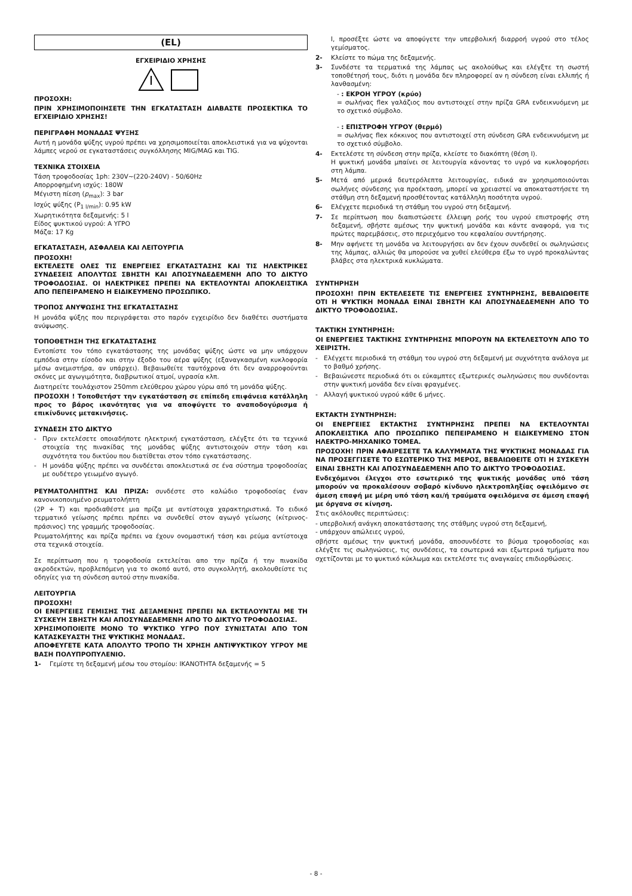(EL)
ΕΓΧΕΙΡΙΔΙΟ ΧΡΗΣΗΣ
ΠΡΟΣΟΧΗ:
ΠΡΙΝ ΧΡΗΣΙΜΟΠΟΙΗΣΕΤΕ ΤΗΝ ΕΓΚΑΤΑΣΤΑΣΗ ΔΙΑΒΑΣΤΕ ΠΡΟΣΕΚΤΙΚΑ ΤΟ ΕΓΧΕΙΡΙΔΙΟ ΧΡΗΣΗΣ!
ΠΕΡΙΓΡΑΦΗ ΜΟΝΑΔΑΣ ΨΥΞΗΣ
Αυτή η μονάδα ψύξης υγρού πρέπει να χρησιμοποιείται αποκλειστικά για να ψύχονται λάμπες νερού σε εγκαταστάσεις συγκόλλησης MIG/MAG και TIG.
ΤΕΧΝΙΚΑ ΣΤΟΙΧΕΙΑ
Τάση τροφοδοσίας 1ph: 230V~(220-240V) - 50/60Hz
Απορροφημένη ισχύς: 180W
Μέγιστη πίεση (p<sub>max</sub>): 3 bar
Ισχύς ψύξης (P<sub>1 l/min</sub>): 0.95 kW
Χωρητικότητα δεξαμενής: 5 l
Είδος ψυκτικού υγρού: Α ΥΓΡΟ
Μάζα: 17 Kg
ΕΓΚΑΤΑΣΤΑΣΗ, ΑΣΦΑΛΕΙΑ ΚΑΙ ΛΕΙΤΟΥΡΓΙΑ
ΠΡΟΣΟΧΗ!
ΕΚΤΕΛΕΣΤΕ ΟΛΕΣ ΤΙΣ ΕΝΕΡΓΕΙΕΣ ΕΓΚΑΤΑΣΤΑΣΗΣ ΚΑΙ ΤΙΣ ΗΛΕΚΤΡΙΚΕΣ ΣΥΝΔΕΣΕΙΣ ΑΠΟΛΥΤΩΣ ΣΒΗΣΤΗ ΚΑΙ ΑΠΟΣΥΝΔΕΔΕΜΕΝΗ ΑΠΟ ΤΟ ΔΙΚΤΥΟ ΤΡΟΦΟΔΟΣΙΑΣ. ΟΙ ΗΛΕΚΤΡΙΚΕΣ ΠΡΕΠΕΙ ΝΑ ΕΚΤΕΛΟΥΝΤΑΙ ΑΠΟΚΛΕΙΣΤΙΚΑ ΑΠΟ ΠΕΠΕΙΡΑΜΕΝΟ Η ΕΙΔΙΚΕΥΜΕΝΟ ΠΡΟΣΩΠΙΚΟ.
ΤΡΟΠΟΣ ΑΝΥΨΩΣΗΣ ΤΗΣ ΕΓΚΑΤΑΣΤΑΣΗΣ
Η μονάδα ψύξης που περιγράφεται στο παρόν εγχειρίδιο δεν διαθέτει συστήματα ανύψωσης.
ΤΟΠΟΘΕΤΗΣΗ ΤΗΣ ΕΓΚΑΤΑΣΤΑΣΗΣ
Εντοπίστε τον τόπο εγκατάστασης της μονάδας ψύξης ώστε να μην υπάρχουν εμπόδια στην είσοδο και στην έξοδο του αέρα ψύξης (εξαναγκασμένη κυκλοφορία μέσω ανεμιστήρα, αν υπάρχει). Βεβαιωθείτε ταυτόχρονα ότι δεν αναρροφούνται σκόνες με αγωγιμότητα, διαβρωτικοί ατμοί, υγρασία κλπ.
Διατηρείτε τουλάχιστον 250mm ελεύθερου χώρου γύρω από τη μονάδα ψύξης.
ΠΡΟΣΟΧΗ ! Τοποθετήστ την εγκατάσταση σε επίπεδη επιφάνεια κατάλληλη προς το βάρος ικανότητας για να αποφύγετε το αναποδογύρισμα ή επικίνδυνες μετακινήσεις.
ΣΥΝΔΕΣΗ ΣΤΟ ΔΙΚΤΥΟ
- Πριν εκτελέσετε οποιαδήποτε ηλεκτρική εγκατάσταση, ελέγξτε ότι τα τεχνικά στοιχεία της πινακίδας της μονάδας ψύξης αντιστοιχούν στην τάση και συχνότητα του δικτύου που διατίθεται στον τόπο εγκατάστασης.
- Η μονάδα ψύξης πρέπει να συνδέεται αποκλειστικά σε ένα σύστημα τροφοδοσίας με ουδέτερο γειωμένο αγωγό.
ΡΕΥΜΑΤΟΛΗΠΤΗΣ ΚΑΙ ΠΡΙΖΑ: συνδέστε στο καλώδιο τροφοδοσίας έναν κανονικοποιημένο ρευματολήπτη
(2P + T) και προδιαθέστε μια πρίζα με αντίστοιχα χαρακτηριστικά. Το ειδικό τερματικό γείωσης πρέπει πρέπει να συνδεθεί στον αγωγό γείωσης (κίτρινος-πράσινος) της γραμμής τροφοδοσίας.
Ρευματολήπτης και πρίζα πρέπει να έχουν ονομαστική τάση και ρεύμα αντίστοιχα στα τεχνικά στοιχεία.
Σε περίπτωση που η τροφοδοσία εκτελείται απο την πρίζα ή την πινακίδα ακροδεκτών, προβλεπόμενη για το σκοπό αυτό, στο συγκολλητή, ακολουθείστε τις οδηγίες για τη σύνδεση αυτού στην πινακίδα.
ΛΕΙΤΟΥΡΓΙΑ
ΠΡΟΣΟΧΗ!
ΟΙ ΕΝΕΡΓΕΙΕΣ ΓΕΜΙΣΗΣ ΤΗΣ ΔΕΞΑΜΕΝΗΣ ΠΡΕΠΕΙ ΝΑ ΕΚΤΕΛΟΥΝΤΑΙ ΜΕ ΤΗ ΣΥΣΚΕΥΗ ΣΒΗΣΤΗ ΚΑΙ ΑΠΟΣΥΝΔΕΔΕΜΕΝΗ ΑΠΟ ΤΟ ΔΙΚΤΥΟ ΤΡΟΦΟΔΟΣΙΑΣ.
ΧΡΗΣΙΜΟΠΟΙΕΙΤΕ ΜΟΝΟ ΤΟ ΨΥΚΤΙΚΟ ΥΓΡΟ ΠΟΥ ΣΥΝΙΣΤΑΤΑΙ ΑΠΟ ΤΟΝ ΚΑΤΑΣΚΕΥΑΣΤΗ ΤΗΣ ΨΥΚΤΙΚΗΣ ΜΟΝΑΔΑΣ.
ΑΠΟΦΕΥΓΕΤΕ ΚΑΤΑ ΑΠΟΛΥΤΟ ΤΡΟΠΟ ΤΗ ΧΡΗΣΗ ΑΝΤΙΨΥΚΤΙΚΟΥ ΥΓΡΟΥ ΜΕ ΒΑΣΗ ΠΟΛΥΠΡΟΠΥΛΕΝΙΟ.
1- Γεμίστε τη δεξαμενή μέσω του στομίου: ΙΚΑΝΟΤΗΤΑ δεξαμενής = 5
l, προσέξτε ώστε να αποφύγετε την υπερβολική διαρροή υγρού στο τέλος γεμίσματος.
2- Κλείστε το πώμα της δεξαμενής.
3- Συνδέστε τα τερματικά της λάμπας ως ακολούθως και ελέγξτε τη σωστή τοποθέτησή τους, διότι η μονάδα δεν πληροφορεί αν η σύνδεση είναι ελλιπής ή λανθασμένη:
- : ΕΚΡΟΗ ΥΓΡΟΥ (κρύο)
= σωλήνας flex γαλάζιος που αντιστοιχεί στην πρίζα GRA ενδεικνυόμενη με το σχετικό σύμβολο.
- : ΕΠΙΣΤΡΟΦΗ ΥΓΡΟΥ (θερμό)
= σωλήνας flex κόκκινος που αντιστοιχεί στη σύνδεση GRA ενδεικνυόμενη με το σχετικό σύμβολο.
4- Εκτελέστε τη σύνδεση στην πρίζα, κλείστε το διακόπτη (θέση I).
Η ψυκτική μονάδα μπαίνει σε λειτουργία κάνοντας το υγρό να κυκλοφορήσει στη λάμπα.
5- Μετά από μερικά δευτερόλεπτα λειτουργίας, ειδικά αν χρησιμοποιούνται σωλήνες σύνδεσης για προέκταση, μπορεί να χρειαστεί να αποκαταστήσετε τη στάθμη στη δεξαμενή προσθέτοντας κατάλληλη ποσότητα υγρού.
6- Ελέγχετε περιοδικά τη στάθμη του υγρού στη δεξαμενή.
7- Σε περίπτωση που διαπιστώσετε έλλειψη ροής του υγρού επιστροφής στη δεξαμενή, σβήστε αμέσως την ψυκτική μονάδα και κάντε αναφορά, για τις πρώτες παρεμβάσεις, στο περιεχόμενο του κεφαλαίου συντήρησης.
8- Μην αφήνετε τη μονάδα να λειτουργήσει αν δεν έχουν συνδεθεί οι σωληνώσεις της λάμπας, αλλιώς θα μπορούσε να χυθεί ελεύθερα έξω το υγρό προκαλώντας βλάβες στα ηλεκτρικά κυκλώματα.
ΣΥΝΤΗΡΗΣΗ
ΠΡΟΣΟΧΗ! ΠΡΙΝ ΕΚΤΕΛΕΣΕΤΕ ΤΙΣ ΕΝΕΡΓΕΙΕΣ ΣΥΝΤΗΡΗΣΗΣ, ΒΕΒΑΙΩΘΕΙΤΕ ΟΤΙ Η ΨΥΚΤΙΚΗ ΜΟΝΑΔΑ ΕΙΝΑΙ ΣΒΗΣΤΗ ΚΑΙ ΑΠΟΣΥΝΔΕΔΕΜΕΝΗ ΑΠΟ ΤΟ ΔΙΚΤΥΟ ΤΡΟΦΟΔΟΣΙΑΣ.
ΤΑΚΤΙΚΗ ΣΥΝΤΗΡΗΣΗ:
ΟΙ ΕΝΕΡΓΕΙΕΣ ΤΑΚΤΙΚΗΣ ΣΥΝΤΗΡΗΣΗΣ ΜΠΟΡΟΥΝ ΝΑ ΕΚΤΕΛΕΣΤΟΥΝ ΑΠΟ ΤΟ ΧΕΙΡΙΣΤΗ.
- Ελέγχετε περιοδικά τη στάθμη του υγρού στη δεξαμενή με συχνότητα ανάλογα με το βαθμό χρήσης.
- Βεβαιώνεστε περιοδικά ότι οι εύκαμπτες εξωτερικές σωληνώσεις που συνδέονται στην ψυκτική μονάδα δεν είναι φραγμένες.
- Αλλαγή ψυκτικού υγρού κάθε 6 μήνες.
ΕΚΤΑΚΤΗ ΣΥΝΤΗΡΗΣΗ:
ΟΙ ΕΝΕΡΓΕΙΕΣ ΕΚΤΑΚΤΗΣ ΣΥΝΤΗΡΗΣΗΣ ΠΡΕΠΕΙ ΝΑ ΕΚΤΕΛΟΥΝΤΑΙ ΑΠΟΚΛΕΙΣΤΙΚΑ ΑΠΟ ΠΡΟΣΩΠΙΚΟ ΠΕΠΕΙΡΑΜΕΝΟ Η ΕΙΔΙΚΕΥΜΕΝΟ ΣΤΟΝ ΗΛΕΚΤΡΟ-ΜΗΧΑΝΙΚΟ ΤΟΜΕΑ.
ΠΡΟΣΟΧΗ! ΠΡΙΝ ΑΦΑΙΡΕΣΕΤΕ ΤΑ ΚΑΛΥΜΜΑΤΑ ΤΗΣ ΨΥΚΤΙΚΗΣ ΜΟΝΑΔΑΣ ΓΙΑ ΝΑ ΠΡΟΣΕΓΓΙΣΕΤΕ ΤΟ ΕΣΩΤΕΡΙΚΟ ΤΗΣ ΜΕΡΟΣ, ΒΕΒΑΙΩΘΕΙΤΕ ΟΤΙ Η ΣΥΣΚΕΥΗ ΕΙΝΑΙ ΣΒΗΣΤΗ ΚΑΙ ΑΠΟΣΥΝΔΕΔΕΜΕΝΗ ΑΠΟ ΤΟ ΔΙΚΤΥΟ ΤΡΟΦΟΔΟΣΙΑΣ.
Ενδεχόμενοι έλεγχοι στο εσωτερικό της ψυκτικής μονάδας υπό τάση μπορούν να προκαλέσουν σοβαρό κίνδυνο ηλεκτροπληξίας οφειλόμενο σε άμεση επαφή με μέρη υπό τάση και/ή τραύματα οφειλόμενα σε άμεση επαφή με όργανα σε κίνηση.
Στις ακόλουθες περιπτώσεις:
- υπερβολική ανάγκη αποκατάστασης της στάθμης υγρού στη δεξαμενή,
- υπάρχουν απώλειες υγρού,
σβήστε αμέσως την ψυκτική μονάδα, αποσυνδέστε το βύσμα τροφοδοσίας και ελέγξτε τις σωληνώσεις, τις συνδέσεις, τα εσωτερικά και εξωτερικά τμήματα που σχετίζονται με το ψυκτικό κύκλωμα και εκτελέστε τις αναγκαίες επιδιορθώσεις.
- 8 -